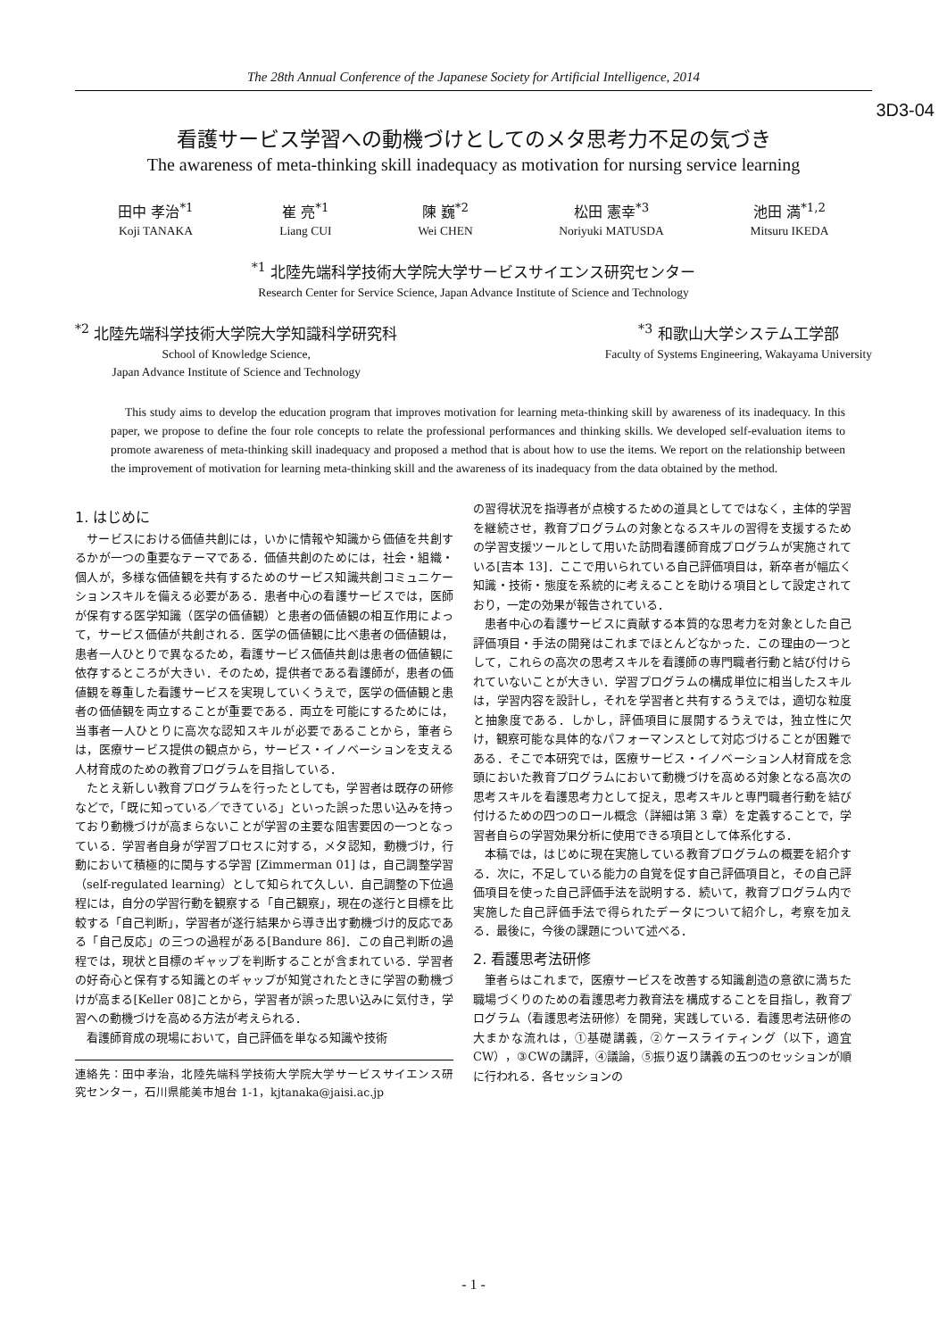The 28th Annual Conference of the Japanese Society for Artificial Intelligence, 2014
3D3-04
看護サービス学習への動機づけとしてのメタ思考力不足の気づき
The awareness of meta-thinking skill inadequacy as motivation for nursing service learning
田中 孝治<sup>*1</sup>
Koji TANAKA
崔 亮<sup>*1</sup>
Liang CUI
陳 巍<sup>*2</sup>
Wei CHEN
松田 憲幸<sup>*3</sup>
Noriyuki MATUSDA
池田 満<sup>*1,2</sup>
Mitsuru IKEDA
<sup>*1</sup> 北陸先端科学技術大学院大学サービスサイエンス研究センター
Research Center for Service Science, Japan Advance Institute of Science and Technology
<sup>*2</sup> 北陸先端科学技術大学院大学知識科学研究科
School of Knowledge Science,
Japan Advance Institute of Science and Technology
<sup>*3</sup> 和歌山大学システム工学部
Faculty of Systems Engineering, Wakayama University
This study aims to develop the education program that improves motivation for learning meta-thinking skill by awareness of its inadequacy. In this paper, we propose to define the four role concepts to relate the professional performances and thinking skills. We developed self-evaluation items to promote awareness of meta-thinking skill inadequacy and proposed a method that is about how to use the items. We report on the relationship between the improvement of motivation for learning meta-thinking skill and the awareness of its inadequacy from the data obtained by the method.
1. はじめに
サービスにおける価値共創には，いかに情報や知識から価値を共創するかが一つの重要なテーマである．価値共創のためには，社会・組織・個人が，多様な価値観を共有するためのサービス知識共創コミュニケーションスキルを備える必要がある．患者中心の看護サービスでは，医師が保有する医学知識（医学の価値観）と患者の価値観の相互作用によって，サービス価値が共創される．医学の価値観に比べ患者の価値観は，患者一人ひとりで異なるため，看護サービス価値共創は患者の価値観に依存するところが大きい．そのため，提供者である看護師が，患者の価値観を尊重した看護サービスを実現していくうえで，医学の価値観と患者の価値観を両立することが重要である．両立を可能にするためには，当事者一人ひとりに高次な認知スキルが必要であることから，筆者らは，医療サービス提供の観点から，サービス・イノベーションを支える人材育成のための教育プログラムを目指している．
たとえ新しい教育プログラムを行ったとしても，学習者は既存の研修などで，「既に知っている／できている」といった誤った思い込みを持っており動機づけが高まらないことが学習の主要な阻害要因の一つとなっている．学習者自身が学習プロセスに対する，メタ認知，動機づけ，行動において積極的に関与する学習 [Zimmerman 01] は，自己調整学習（self-regulated learning）として知られて久しい．自己調整の下位過程には，自分の学習行動を観察する「自己観察」，現在の遂行と目標を比較する「自己判断」，学習者が遂行結果から導き出す動機づけ的反応である「自己反応」の三つの過程がある[Bandure 86]．この自己判断の過程では，現状と目標のギャップを判断することが含まれている．学習者の好奇心と保有する知識とのギャップが知覚されたときに学習の動機づけが高まる[Keller 08]ことから，学習者が誤った思い込みに気付き，学習への動機づけを高める方法が考えられる．
看護師育成の現場において，自己評価を単なる知識や技術
連絡先：田中孝治，北陸先端科学技術大学院大学サービスサイエンス研究センター，石川県能美市旭台 1-1，kjtanaka@jaisi.ac.jp
の習得状況を指導者が点検するための道具としてではなく，主体的学習を継続させ，教育プログラムの対象となるスキルの習得を支援するための学習支援ツールとして用いた訪問看護師育成プログラムが実施されている[吉本 13]．ここで用いられている自己評価項目は，新卒者が幅広く知識・技術・態度を系統的に考えることを助ける項目として設定されており，一定の効果が報告されている．
患者中心の看護サービスに貢献する本質的な思考力を対象とした自己評価項目・手法の開発はこれまでほとんどなかった．この理由の一つとして，これらの高次の思考スキルを看護師の専門職者行動と結び付けられていないことが大きい．学習プログラムの構成単位に相当したスキルは，学習内容を設計し，それを学習者と共有するうえでは，適切な粒度と抽象度である．しかし，評価項目に展開するうえでは，独立性に欠け，観察可能な具体的なパフォーマンスとして対応づけることが困難である．そこで本研究では，医療サービス・イノベーション人材育成を念頭においた教育プログラムにおいて動機づけを高める対象となる高次の思考スキルを看護思考力として捉え，思考スキルと専門職者行動を結び付けるための四つのロール概念（詳細は第 3 章）を定義することで，学習者自らの学習効果分析に使用できる項目として体系化する．
本稿では，はじめに現在実施している教育プログラムの概要を紹介する．次に，不足している能力の自覚を促す自己評価項目と，その自己評価項目を使った自己評価手法を説明する．続いて，教育プログラム内で実施した自己評価手法で得られたデータについて紹介し，考察を加える．最後に，今後の課題について述べる．
2. 看護思考法研修
筆者らはこれまで，医療サービスを改善する知識創造の意欲に満ちた職場づくりのための看護思考力教育法を構成することを目指し，教育プログラム（看護思考法研修）を開発，実践している．看護思考法研修の大まかな流れは，①基礎講義，②ケースライティング（以下，適宜CW），③CWの講評，④議論，⑤振り返り講義の五つのセッションが順に行われる．各セッションの
- 1 -